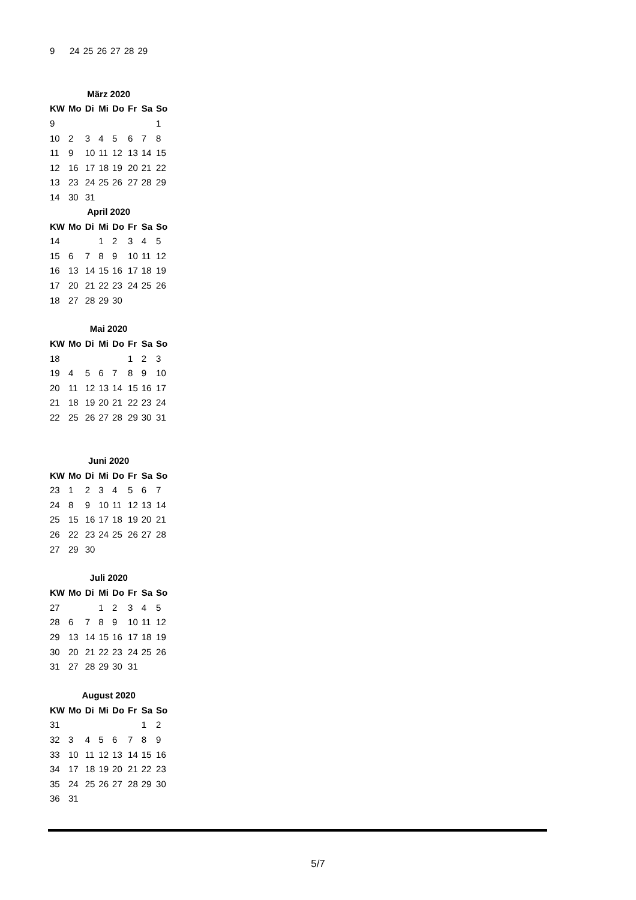| 9 | 24 | 25 | 26 | 27 | 28 | 29 |
März 2020
| KW | Mo | Di | Mi | Do | Fr | Sa | So |
| --- | --- | --- | --- | --- | --- | --- | --- |
| 9 | | | | | | | 1 |
| 10 | 2 | 3 | 4 | 5 | 6 | 7 | 8 |
| 11 | 9 | 10 | 11 | 12 | 13 | 14 | 15 |
| 12 | 16 | 17 | 18 | 19 | 20 | 21 | 22 |
| 13 | 23 | 24 | 25 | 26 | 27 | 28 | 29 |
| 14 | 30 | 31 | | | | | |
April 2020
| KW | Mo | Di | Mi | Do | Fr | Sa | So |
| --- | --- | --- | --- | --- | --- | --- | --- |
| 14 | | | 1 | 2 | 3 | 4 | 5 |
| 15 | 6 | 7 | 8 | 9 | 10 | 11 | 12 |
| 16 | 13 | 14 | 15 | 16 | 17 | 18 | 19 |
| 17 | 20 | 21 | 22 | 23 | 24 | 25 | 26 |
| 18 | 27 | 28 | 29 | 30 | | | |
Mai 2020
| KW | Mo | Di | Mi | Do | Fr | Sa | So |
| --- | --- | --- | --- | --- | --- | --- | --- |
| 18 | | | | | 1 | 2 | 3 |
| 19 | 4 | 5 | 6 | 7 | 8 | 9 | 10 |
| 20 | 11 | 12 | 13 | 14 | 15 | 16 | 17 |
| 21 | 18 | 19 | 20 | 21 | 22 | 23 | 24 |
| 22 | 25 | 26 | 27 | 28 | 29 | 30 | 31 |
Juni 2020
| KW | Mo | Di | Mi | Do | Fr | Sa | So |
| --- | --- | --- | --- | --- | --- | --- | --- |
| 23 | 1 | 2 | 3 | 4 | 5 | 6 | 7 |
| 24 | 8 | 9 | 10 | 11 | 12 | 13 | 14 |
| 25 | 15 | 16 | 17 | 18 | 19 | 20 | 21 |
| 26 | 22 | 23 | 24 | 25 | 26 | 27 | 28 |
| 27 | 29 | 30 | | | | | |
Juli 2020
| KW | Mo | Di | Mi | Do | Fr | Sa | So |
| --- | --- | --- | --- | --- | --- | --- | --- |
| 27 | | | 1 | 2 | 3 | 4 | 5 |
| 28 | 6 | 7 | 8 | 9 | 10 | 11 | 12 |
| 29 | 13 | 14 | 15 | 16 | 17 | 18 | 19 |
| 30 | 20 | 21 | 22 | 23 | 24 | 25 | 26 |
| 31 | 27 | 28 | 29 | 30 | 31 | | |
August 2020
| KW | Mo | Di | Mi | Do | Fr | Sa | So |
| --- | --- | --- | --- | --- | --- | --- | --- |
| 31 | | | | | | 1 | 2 |
| 32 | 3 | 4 | 5 | 6 | 7 | 8 | 9 |
| 33 | 10 | 11 | 12 | 13 | 14 | 15 | 16 |
| 34 | 17 | 18 | 19 | 20 | 21 | 22 | 23 |
| 35 | 24 | 25 | 26 | 27 | 28 | 29 | 30 |
| 36 | 31 | | | | | | |
5/7